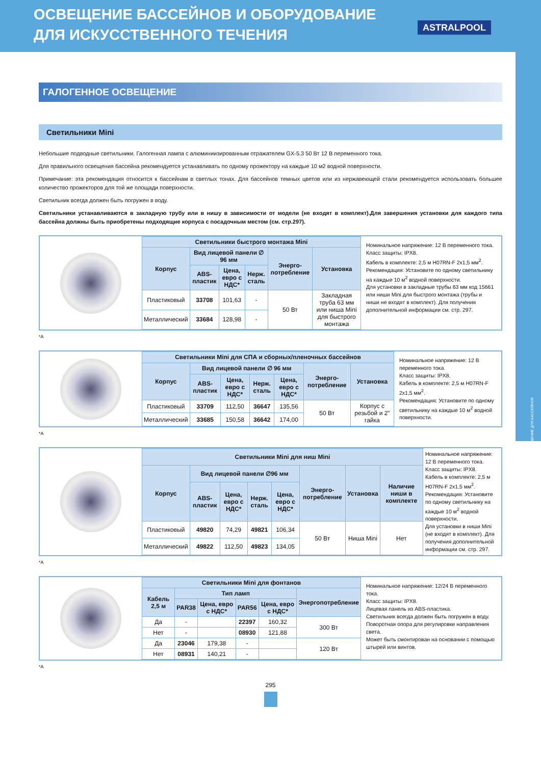ОСВЕЩЕНИЕ БАССЕЙНОВ И ОБОРУДОВАНИЕ
ДЛЯ ИСКУССТВЕННОГО ТЕЧЕНИЯ
ASTRALPOOL
ОСВЕЩЕНИЕ ДЛЯ БАССЕЙНОВ
ГАЛОГЕННОЕ ОСВЕЩЕНИЕ
Светильники Mini
Небольшие подводные светильники. Галогенная лампа с алюминиизированным отражателем GX-5.3 50 Вт 12 В переменного тока.
Для правильного освещения бассейна рекомендуется устанавливать по одному прожектору на каждые 10 м2 водной поверхности.
Примечание: эта рекомендация относится к бассейнам в светлых тонах. Для бассейнов темных цветов или из нержавеющей стали рекомендуется использовать большее количество прожекторов для той же площади поверхности.
Светильник всегда должен быть погружен в воду.
Светильники устанавливаются в закладную трубу или в нишу в зависимости от модели (не входят в комплект).Для завершения установки для каждого типа бассейна должны быть приобретены подходящие корпуса с посадочным местом (см. стр.297).
| Светильники быстрого монтажа Mini | | | | | |
| --- | --- | --- | --- | --- | --- |
| Корпус | Вид лицевой панели ∅ 96 мм | | | Энерго-потребление | Установка |
| | ABS-пластик | Цена, евро с НДС* | Нерж. сталь | | |
| Пластиковый | 33708 | 101,63 | - | 50 Вт | Закладная труба 63 мм или ниша Mini для быстрого монтажа |
| Металлический | 33684 | 128,98 | - | | |
Номинальное напряжение: 12 В переменного тока.
Класс защиты: IPX8.
Кабель в комплекте: 2,5 м H07RN-F 2х1,5 мм<sup>2</sup>.
Рекомендация: Установите по одному светильнику на каждые 10 м<sup>2</sup> водной поверхности.
Для установки в закладные трубы 63 мм код 15661 или ниши Mini для быстрого монтажа (трубы и ниши не входят в комплект). Для получения дополнительной информации см. стр. 297.
*A
| Светильники Mini для СПА и сборных/пленочных бассейнов | | | | | | |
| --- | --- | --- | --- | --- | --- | --- |
| Корпус | Вид лицевой панели ∅ 96 мм | | | | Энерго-потребление | Установка |
| | ABS-пластик | Цена, евро с НДС* | Нерж. сталь | Цена, евро с НДС* | | |
| Пластиковый | 33709 | 112,50 | 36647 | 135,56 | 50 Вт | Корпус с резьбой и 2" гайка |
| Металлический | 33685 | 150,58 | 36642 | 174,00 | | |
Номинальное напряжение: 12 В переменного тока.
Класс защиты: IPX8.
Кабель в комплекте: 2,5 м H07RN-F 2х1,5 мм<sup>2</sup>.
Рекомендация: Установите по одному светильнику на каждые 10 м<sup>2</sup> водной поверхности.
*A
| Светильники Mini для ниш Mini | | | | | | | |
| --- | --- | --- | --- | --- | --- | --- | --- |
| Корпус | Вид лицевой панели ∅96 мм | | | | Энерго-потребление | Установка | Наличие ниши в комплекте |
| | ABS-пластик | Цена, евро с НДС* | Нерж. сталь | Цена, евро с НДС* | | | |
| Пластиковый | 49820 | 74,29 | 49821 | 106,34 | 50 Вт | Ниша Mini | Нет |
| Металлический | 49822 | 112,50 | 49823 | 134,05 | | | |
Номинальное напряжение: 12 В переменного тока.
Класс защиты: IPX8.
Кабель в комплекте: 2,5 м H07RN-F 2х1,5 мм<sup>2</sup>.
Рекомендация: Установите по одному светильнику на каждые 10 м<sup>2</sup> водной поверхности.
Для установки в ниши Mini (не входят в комплект). Для получения дополнительной информации см. стр. 297.
*A
| Светильники Mini для фонтанов | | | | | |
| --- | --- | --- | --- | --- | --- |
| Кабель 2,5 м | Тип ламп | | | | Энергопотребление |
| | PAR38 | Цена, евро с НДС* | PAR56 | Цена, евро с НДС* | |
| Да | - | | 22397 | 160,32 | 300 Вт |
| Нет | - | | 08930 | 121,88 | |
| Да | 23046 | 179,38 | - | | 120 Вт |
| Нет | 08931 | 140,21 | - | | |
Номинальное напряжение: 12/24 В переменного тока.
Класс защиты: IPX8.
Лицевая панель из ABS-пластика.
Светильник всегда должен быть погружен в воду.
Поворотная опора для регулировки направления света.
Может быть смонтирован на основании с помощью штырей или винтов.
*A
295